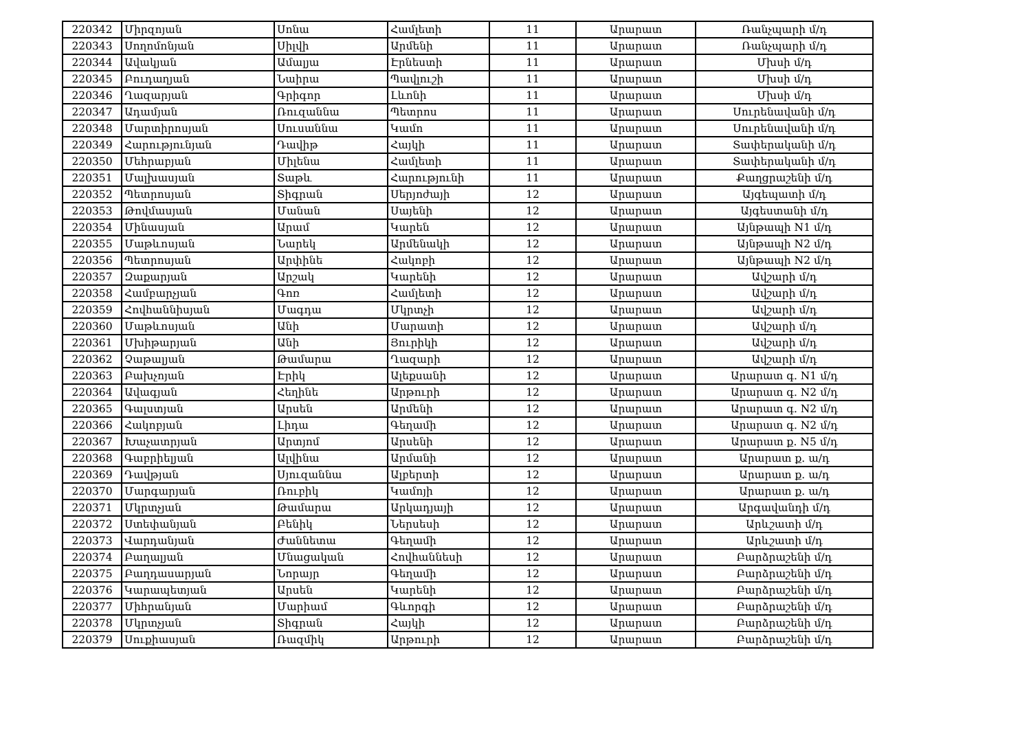| 220342 | Միրզոյան | Սոնա | Համլետի | 11 | Արարատ | Ռանչպարի մ/դ |
| 220343 | Սողոմոնյան | Սիլվի | Արմենի | 11 | Արարատ | Ռանչպարի մ/դ |
| 220344 | Ավակյան | Ամալյա | Էրնեստի | 11 | Արարատ | Մխսի մ/դ |
| 220345 | Բուդաղյան | Նաիրա | Պավլուշի | 11 | Արարատ | Մխսի մ/դ |
| 220346 | Ղազարյան | Գրիգոր | Լևոնի | 11 | Արարատ | Մխսի մ/դ |
| 220347 | Ադամյան | Ռուզաննա | Պետրոս | 11 | Արարատ | Սուրենավանի մ/դ |
| 220348 | Մարտիրոսյան | Սուսաննա | Կամո | 11 | Արարատ | Սուրենավանի մ/դ |
| 220349 | Հարությունյան | Դավիթ | Հայկի | 11 | Արարատ | Տափերականի մ/դ |
| 220350 | Մեհրաբյան | Միլենա | Համլետի | 11 | Արարատ | Տափերականի մ/դ |
| 220351 | Մալխասյան | Տաթև | Հարությունի | 11 | Արարատ | Քաղցրաշենի մ/դ |
| 220352 | Պետրոսյան | Տիգրան | Սերյոժայի | 12 | Արարատ | Այգեպատի մ/դ |
| 220353 | Թովմասյան | Մանան | Սայենի | 12 | Արարատ | Այգեստանի մ/դ |
| 220354 | Մինասյան | Արամ | Կարեն | 12 | Արարատ | Այնթապի N1 մ/դ |
| 220355 | Մաթևոսյան | Նարեկ | Արմենակի | 12 | Արարատ | Այնթապի N2 մ/դ |
| 220356 | Պետրոսյան | Արփինե | Հակոբի | 12 | Արարատ | Այնթապի N2 մ/դ |
| 220357 | Զաքարյան | Արշակ | Կարենի | 12 | Արարատ | Ավշարի մ/դ |
| 220358 | Համբարչյան | Գոռ | Համլետի | 12 | Արարատ | Ավշարի մ/դ |
| 220359 | Հովհաննիսյան | Մագդա | Մկրտչի | 12 | Արարատ | Ավշարի մ/դ |
| 220360 | Մաթևոսյան | Անի | Մարատի | 12 | Արարատ | Ավշարի մ/դ |
| 220361 | Մխիթարյան | Անի | Յուրիկի | 12 | Արարատ | Ավշարի մ/դ |
| 220362 | Չաթալյան | Թամարա | Ղազարի | 12 | Արարատ | Ավշարի մ/դ |
| 220363 | Բախչոյան | Էրիկ | Ալեքսանի | 12 | Արարատ | Արարատ գ. N1 մ/դ |
| 220364 | Ավագյան | Հեղինե | Արթուրի | 12 | Արարատ | Արարատ գ. N2 մ/դ |
| 220365 | Գալստյան | Արսեն | Արմենի | 12 | Արարատ | Արարատ գ. N2 մ/դ |
| 220366 | Հակոբյան | Լիդա | Գեղամի | 12 | Արարատ | Արարատ գ. N2 մ/դ |
| 220367 | Խաչատրյան | Արտյոմ | Արսենի | 12 | Արարատ | Արարատ ք. N5 մ/դ |
| 220368 | Գաբրիելյան | Ալվինա | Արմանի | 12 | Արարատ | Արարատ ք. ա/դ |
| 220369 | Դավթյան | Սյուզաննա | Ալբերտի | 12 | Արարատ | Արարատ ք. ա/դ |
| 220370 | Մարգարյան | Ռուբիկ | Կամոյի | 12 | Արարատ | Արարատ ք. ա/դ |
| 220371 | Մկրտչյան | Թամարա | Արկադյայի | 12 | Արարատ | Արգավանդի մ/դ |
| 220372 | Ստեփանյան | Բենիկ | Ներսեսի | 12 | Արարատ | Արևշատի մ/դ |
| 220373 | Վարդանյան | Ժաննետա | Գեղամի | 12 | Արարատ | Արևշատի մ/դ |
| 220374 | Բաղալյան | Մնացական | Հովհաննեսի | 12 | Արարատ | Բարձրաշենի մ/դ |
| 220375 | Բաղդասարյան | Նորայր | Գեղամի | 12 | Արարատ | Բարձրաշենի մ/դ |
| 220376 | Կարապետյան | Արսեն | Կարենի | 12 | Արարատ | Բարձրաշենի մ/դ |
| 220377 | Միհրանյան | Մարիամ | Գևորգի | 12 | Արարատ | Բարձրաշենի մ/դ |
| 220378 | Մկրտչյան | Տիգրան | Հայկի | 12 | Արարատ | Բարձրաշենի մ/դ |
| 220379 | Սուքիասյան | Ռազմիկ | Արթուրի | 12 | Արարատ | Բարձրաշենի մ/դ |